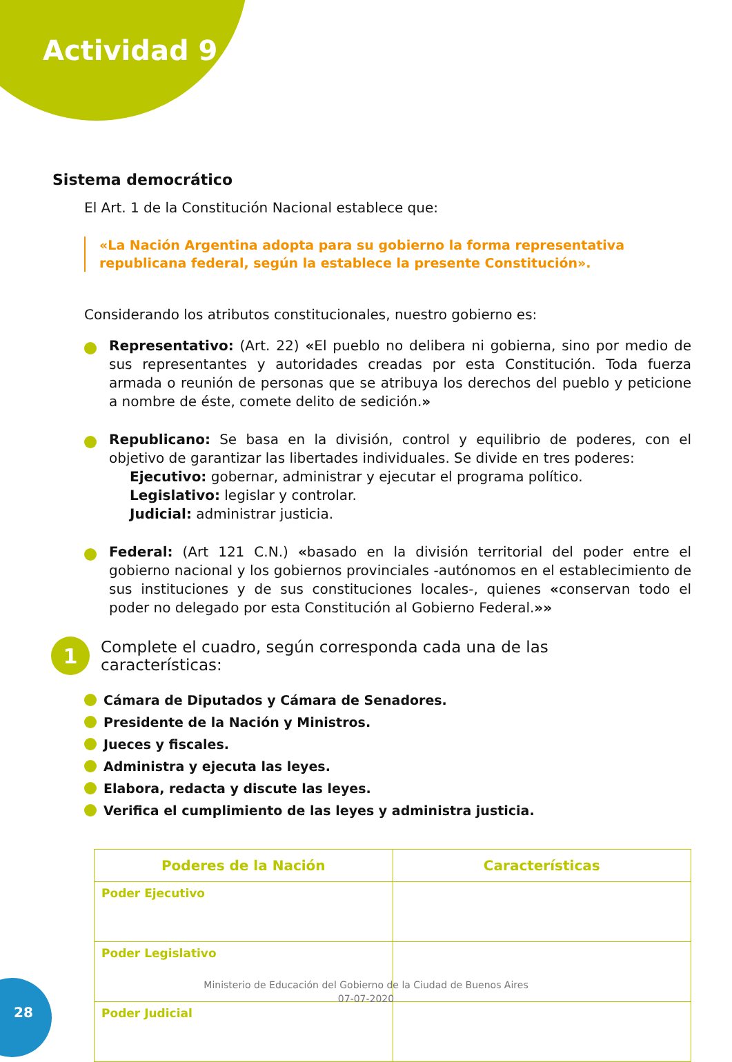Actividad 9
Sistema democrático
El Art. 1 de la Constitución Nacional establece que:
«La Nación Argentina adopta para su gobierno la forma representativa republicana federal, según la establece la presente Constitución».
Considerando los atributos constitucionales, nuestro gobierno es:
Representativo: (Art. 22) «El pueblo no delibera ni gobierna, sino por medio de sus representantes y autoridades creadas por esta Constitución. Toda fuerza armada o reunión de personas que se atribuya los derechos del pueblo y peticione a nombre de éste, comete delito de sedición.»
Republicano: Se basa en la división, control y equilibrio de poderes, con el objetivo de garantizar las libertades individuales. Se divide en tres poderes:
Ejecutivo: gobernar, administrar y ejecutar el programa político.
Legislativo: legislar y controlar.
Judicial: administrar justicia.
Federal: (Art 121 C.N.) «basado en la división territorial del poder entre el gobierno nacional y los gobiernos provinciales -autónomos en el establecimiento de sus instituciones y de sus constituciones locales-, quienes «conservan todo el poder no delegado por esta Constitución al Gobierno Federal.»»
1
Complete el cuadro, según corresponda cada una de las
características:
Cámara de Diputados y Cámara de Senadores.
Presidente de la Nación y Ministros.
Jueces y fiscales.
Administra y ejecuta las leyes.
Elabora, redacta y discute las leyes.
Verifica el cumplimiento de las leyes y administra justicia.
| Poderes de la Nación | Características |
| --- | --- |
| Poder Ejecutivo | |
| Poder Legislativo | |
| Poder Judicial | |
28
Ministerio de Educación del Gobierno de la Ciudad de Buenos Aires
07-07-2020